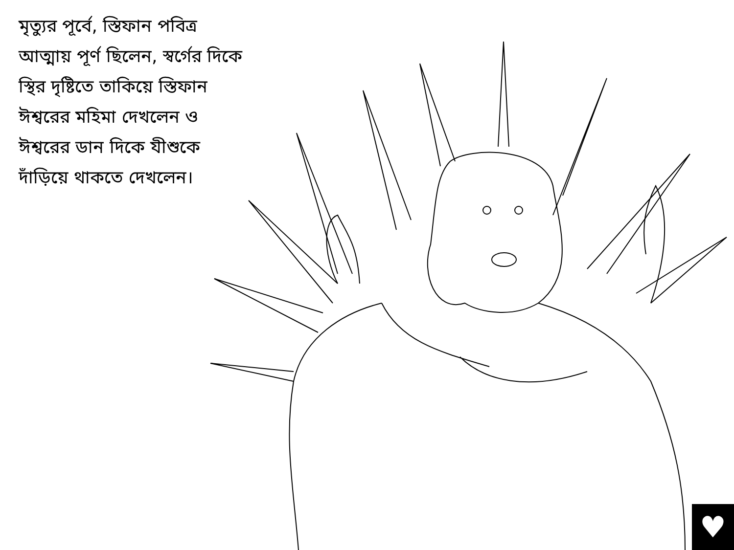মৃত্যুর পূর্বে, স্তিফান পবিত্র আত্মায় পূর্ণ ছিলেন, স্বর্গের দিকে স্থির দৃষ্টিতে তাকিয়ে স্তিফান ঈশ্বরের মহিমা দেখলেন ও ঈশ্বরের ডান দিকে যীশুকে দাঁড়িয়ে থাকতে দেখলেন।
♥